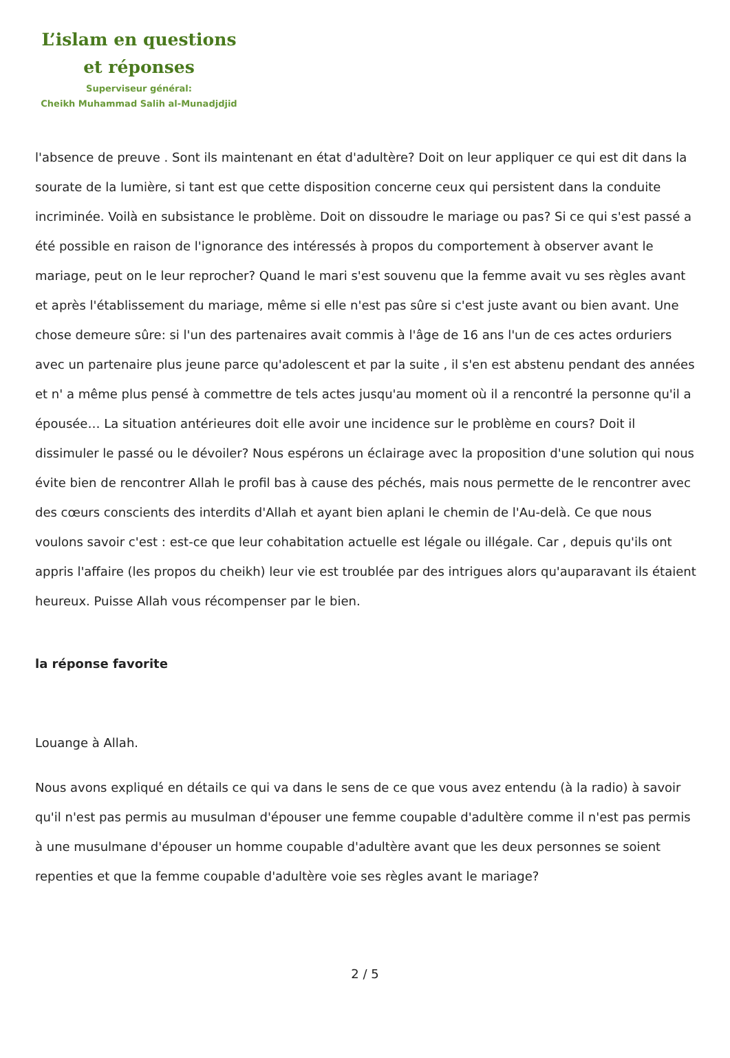L’islam en questions
et réponses
Superviseur général:
Cheikh Muhammad Salih al-Munadjdjid
l'absence de preuve . Sont ils maintenant en état d'adultère? Doit on leur appliquer ce qui est dit dans la sourate de la lumière, si tant est que cette disposition concerne ceux qui persistent dans la conduite incriminée. Voilà en subsistance le problème. Doit on dissoudre le mariage ou pas? Si ce qui s'est passé a été possible en raison de l'ignorance des intéressés à propos du comportement à observer avant le mariage, peut on le leur reprocher? Quand le mari s'est souvenu que la femme avait vu ses règles avant et après l'établissement du mariage, même si elle n'est pas sûre si c'est juste avant ou bien avant. Une chose demeure sûre: si l'un des partenaires avait commis à l'âge de 16 ans l'un de ces actes orduriers avec un partenaire plus jeune parce qu'adolescent et par la suite , il s'en est abstenu pendant des années et n' a même plus pensé à commettre de tels actes jusqu'au moment où il a rencontré la personne qu'il a épousée… La situation antérieures doit elle avoir une incidence sur le problème en cours? Doit il dissimuler le passé ou le dévoiler? Nous espérons un éclairage avec la proposition d'une solution qui nous évite bien de rencontrer Allah le profil bas à cause des péchés, mais nous permette de le rencontrer avec des cœurs conscients des interdits d'Allah et ayant bien aplani le chemin de l'Au-delà. Ce que nous voulons savoir c'est : est-ce que leur cohabitation actuelle est légale ou illégale. Car , depuis qu'ils ont appris l'affaire (les propos du cheikh) leur vie est troublée par des intrigues alors qu'auparavant ils étaient heureux. Puisse Allah vous récompenser par le bien.
la réponse favorite
Louange à Allah.
Nous avons expliqué en détails ce qui va dans le sens de ce que vous avez entendu (à la radio) à savoir qu'il n'est pas permis au musulman d'épouser une femme coupable d'adultère comme il n'est pas permis à une musulmane d'épouser un homme coupable d'adultère avant que les deux personnes se soient repenties et que la femme coupable d'adultère voie ses règles avant le mariage?
2 / 5